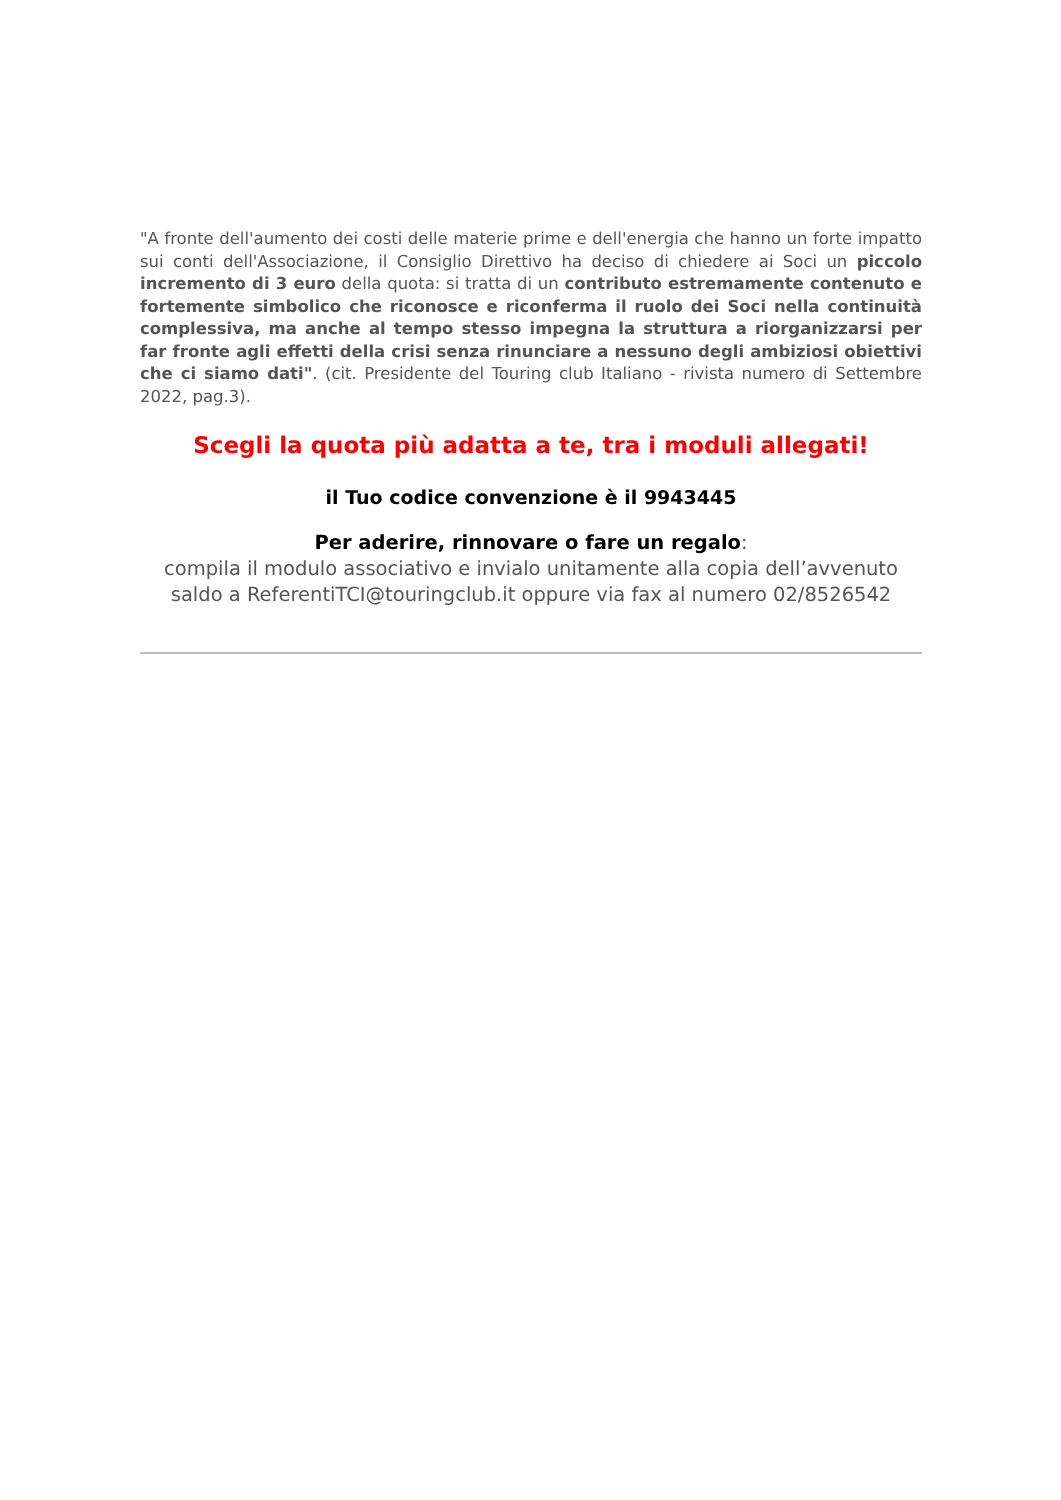"A fronte dell'aumento dei costi delle materie prime e dell'energia che hanno un forte impatto sui conti dell'Associazione, il Consiglio Direttivo ha deciso di chiedere ai Soci un piccolo incremento di 3 euro della quota: si tratta di un contributo estremamente contenuto e fortemente simbolico che riconosce e riconferma il ruolo dei Soci nella continuità complessiva, ma anche al tempo stesso impegna la struttura a riorganizzarsi per far fronte agli effetti della crisi senza rinunciare a nessuno degli ambiziosi obiettivi che ci siamo dati". (cit. Presidente del Touring club Italiano - rivista numero di Settembre 2022, pag.3).
Scegli la quota più adatta a te, tra i moduli allegati!
il Tuo codice convenzione è il 9943445
Per aderire, rinnovare o fare un regalo:
compila il modulo associativo e invialo unitamente alla copia dell’avvenuto saldo a ReferentiTCI@touringclub.it oppure via fax al numero 02/8526542